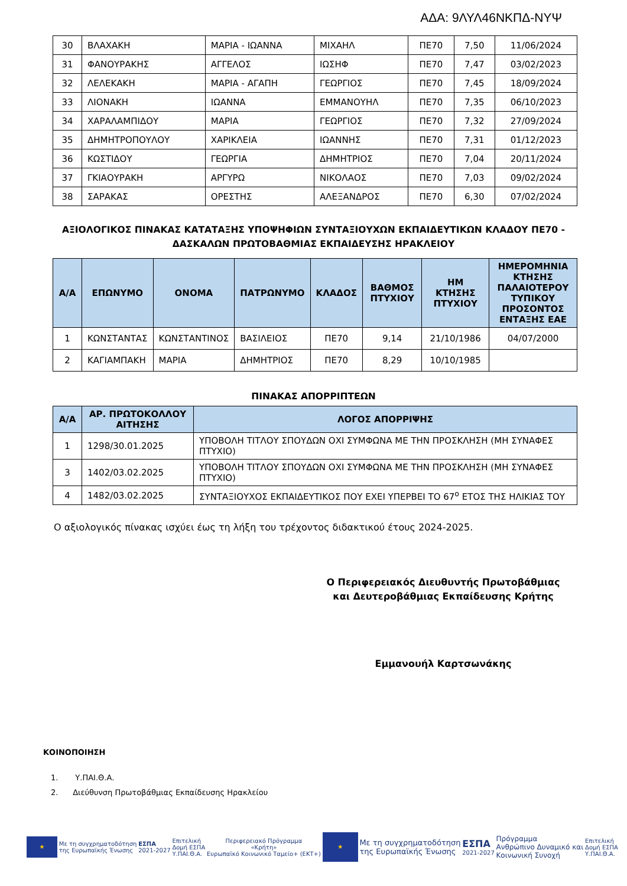ΑΔΑ: 9ΛΥΛ46ΝΚΠΔ-ΝΥΨ
| 30 | ΒΛΑΧΑΚΗ | ΜΑΡΙΑ - ΙΩΑΝΝΑ | ΜΙΧΑΗΛ | ΠΕ70 | 7,50 | 11/06/2024 |
| 31 | ΦΑΝΟΥΡΑΚΗΣ | ΑΓΓΕΛΟΣ | ΙΩΣΗΦ | ΠΕ70 | 7,47 | 03/02/2023 |
| 32 | ΛΕΛΕΚΑΚΗ | ΜΑΡΙΑ - ΑΓΑΠΗ | ΓΕΩΡΓΙΟΣ | ΠΕ70 | 7,45 | 18/09/2024 |
| 33 | ΛΙΟΝΑΚΗ | ΙΩΑΝΝΑ | ΕΜΜΑΝΟΥΗΛ | ΠΕ70 | 7,35 | 06/10/2023 |
| 34 | ΧΑΡΑΛΑΜΠΙΔΟΥ | ΜΑΡΙΑ | ΓΕΩΡΓΙΟΣ | ΠΕ70 | 7,32 | 27/09/2024 |
| 35 | ΔΗΜΗΤΡΟΠΟΥΛΟΥ | ΧΑΡΙΚΛΕΙΑ | ΙΩΑΝΝΗΣ | ΠΕ70 | 7,31 | 01/12/2023 |
| 36 | ΚΩΣΤΙΔΟΥ | ΓΕΩΡΓΙΑ | ΔΗΜΗΤΡΙΟΣ | ΠΕ70 | 7,04 | 20/11/2024 |
| 37 | ΓΚΙΑΟΥΡΑΚΗ | ΑΡΓΥΡΩ | ΝΙΚΟΛΑΟΣ | ΠΕ70 | 7,03 | 09/02/2024 |
| 38 | ΣΑΡΑΚΑΣ | ΟΡΕΣΤΗΣ | ΑΛΕΞΑΝΔΡΟΣ | ΠΕ70 | 6,30 | 07/02/2024 |
ΑΞΙΟΛΟΓΙΚΟΣ ΠΙΝΑΚΑΣ ΚΑΤΑΤΑΞΗΣ ΥΠΟΨΗΦΙΩΝ ΣΥΝΤΑΞΙΟΥΧΩΝ ΕΚΠΑΙΔΕΥΤΙΚΩΝ ΚΛΑΔΟΥ ΠΕ70 -
ΔΑΣΚΑΛΩΝ ΠΡΩΤΟΒΑΘΜΙΑΣ ΕΚΠΑΙΔΕΥΣΗΣ ΗΡΑΚΛΕΙΟΥ
| Α/Α | ΕΠΩΝΥΜΟ | ΟΝΟΜΑ | ΠΑΤΡΩΝΥΜΟ | ΚΛΑΔΟΣ | ΒΑΘΜΟΣ ΠΤΥΧΙΟΥ | ΗΜ ΚΤΗΣΗΣ ΠΤΥΧΙΟΥ | ΗΜΕΡΟΜΗΝΙΑ ΚΤΗΣΗΣ ΠΑΛΑΙΟΤΕΡΟΥ ΤΥΠΙΚΟΥ ΠΡΟΣΟΝΤΟΣ ΕΝΤΑΞΗΣ ΕΑΕ |
| --- | --- | --- | --- | --- | --- | --- | --- |
| 1 | ΚΩΝΣΤΑΝΤΑΣ | ΚΩΝΣΤΑΝΤΙΝΟΣ | ΒΑΣΙΛΕΙΟΣ | ΠΕ70 | 9,14 | 21/10/1986 | 04/07/2000 |
| 2 | ΚΑΓΙΑΜΠΑΚΗ | ΜΑΡΙΑ | ΔΗΜΗΤΡΙΟΣ | ΠΕ70 | 8,29 | 10/10/1985 | |
ΠΙΝΑΚΑΣ ΑΠΟΡΡΙΠΤΕΩΝ
| Α/Α | ΑΡ. ΠΡΩΤΟΚΟΛΛΟΥ ΑΙΤΗΣΗΣ | ΛΟΓΟΣ ΑΠΟΡΡΙΨΗΣ |
| --- | --- | --- |
| 1 | 1298/30.01.2025 | ΥΠΟΒΟΛΗ ΤΙΤΛΟΥ ΣΠΟΥΔΩΝ ΟΧΙ ΣΥΜΦΩΝΑ ΜΕ ΤΗΝ ΠΡΟΣΚΛΗΣΗ (ΜΗ ΣΥΝΑΦΕΣ ΠΤΥΧΙΟ) |
| 3 | 1402/03.02.2025 | ΥΠΟΒΟΛΗ ΤΙΤΛΟΥ ΣΠΟΥΔΩΝ ΟΧΙ ΣΥΜΦΩΝΑ ΜΕ ΤΗΝ ΠΡΟΣΚΛΗΣΗ (ΜΗ ΣΥΝΑΦΕΣ ΠΤΥΧΙΟ) |
| 4 | 1482/03.02.2025 | ΣΥΝΤΑΞΙΟΥΧΟΣ ΕΚΠΑΙΔΕΥΤΙΚΟΣ ΠΟΥ ΕΧΕΙ ΥΠΕΡΒΕΙ ΤΟ 67<sup>ο</sup> ΕΤΟΣ ΤΗΣ ΗΛΙΚΙΑΣ ΤΟΥ |
Ο αξιολογικός πίνακας ισχύει έως τη λήξη του τρέχοντος διδακτικού έτους 2024-2025.
Ο Περιφερειακός Διευθυντής Πρωτοβάθμιας και Δευτεροβάθμιας Εκπαίδευσης Κρήτης
Εμμανουήλ Καρτσωνάκης
ΚΟΙΝΟΠΟΙΗΣΗ
1. Υ.ΠΑΙ.Θ.Α.
2. Διεύθυνση Πρωτοβάθμιας Εκπαίδευσης Ηρακλείου
★
Με τη συγχρηματοδότηση
της Ευρωπαϊκής Ένωσης
ΕΣΠΑ
2021-2027
Επιτελική
Δομή ΕΣΠΑ
Υ.ΠΑΙ.Θ.Α.
Περιφερειακό Πρόγραμμα
«Κρήτη»
Ευρωπαϊκό Κοινωνικό Ταμείο+ (ΕΚΤ+)
★
Με τη συγχρηματοδότηση
της Ευρωπαϊκής Ένωσης
ΕΣΠΑ
2021-2027
Πρόγραμμα
Ανθρώπινο Δυναμικό και
Κοινωνική Συνοχή
Επιτελική
Δομή ΕΣΠΑ
Υ.ΠΑΙ.Θ.Α.